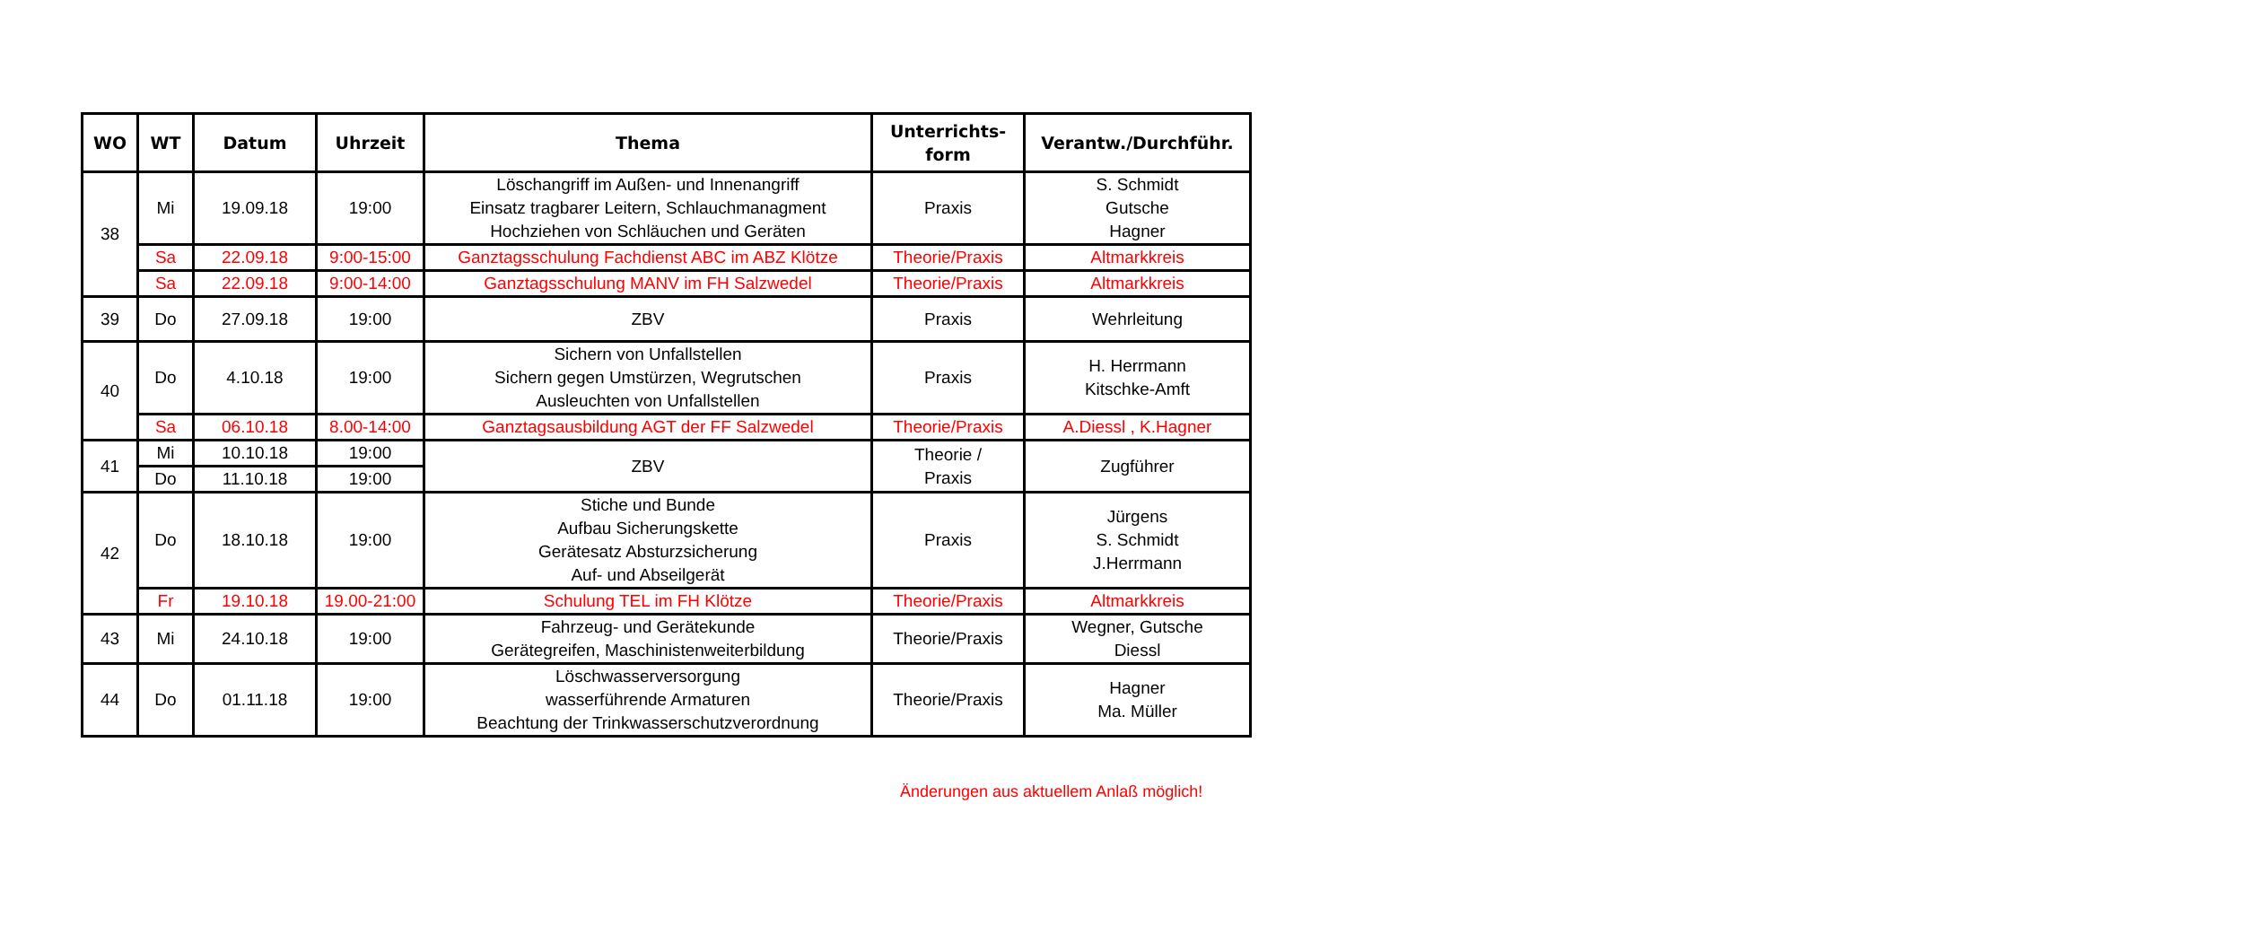| WO | WT | Datum | Uhrzeit | Thema | Unterrichts- form | Verantw./Durchführ. |
| --- | --- | --- | --- | --- | --- | --- |
| 38 | Mi | 19.09.18 | 19:00 | Löschangriff im Außen- und Innenangriff Einsatz tragbarer Leitern, Schlauchmanagment Hochziehen von Schläuchen und Geräten | Praxis | S. Schmidt Gutsche Hagner |
| | Sa | 22.09.18 | 9:00-15:00 | Ganztagsschulung Fachdienst ABC im ABZ Klötze | Theorie/Praxis | Altmarkkreis |
| | Sa | 22.09.18 | 9:00-14:00 | Ganztagsschulung MANV im FH Salzwedel | Theorie/Praxis | Altmarkkreis |
| 39 | Do | 27.09.18 | 19:00 | ZBV | Praxis | Wehrleitung |
| 40 | Do | 4.10.18 | 19:00 | Sichern von Unfallstellen Sichern gegen Umstürzen, Wegrutschen Ausleuchten von Unfallstellen | Praxis | H. Herrmann Kitschke-Amft |
| | Sa | 06.10.18 | 8.00-14:00 | Ganztagsausbildung AGT der FF Salzwedel | Theorie/Praxis | A.Diessl , K.Hagner |
| 41 | Mi | 10.10.18 | 19:00 | ZBV | Theorie / Praxis | Zugführer |
| | Do | 11.10.18 | 19:00 | | | |
| 42 | Do | 18.10.18 | 19:00 | Stiche und Bunde Aufbau Sicherungskette Gerätesatz Absturzsicherung Auf- und Abseilgerät | Praxis | Jürgens S. Schmidt J.Herrmann |
| | Fr | 19.10.18 | 19.00-21:00 | Schulung TEL im FH Klötze | Theorie/Praxis | Altmarkkreis |
| 43 | Mi | 24.10.18 | 19:00 | Fahrzeug- und Gerätekunde Gerätegreifen, Maschinistenweiterbildung | Theorie/Praxis | Wegner, Gutsche Diessl |
| 44 | Do | 01.11.18 | 19:00 | Löschwasserversorgung wasserführende Armaturen Beachtung der Trinkwasserschutzverordnung | Theorie/Praxis | Hagner Ma. Müller |
Änderungen aus aktuellem Anlaß möglich!